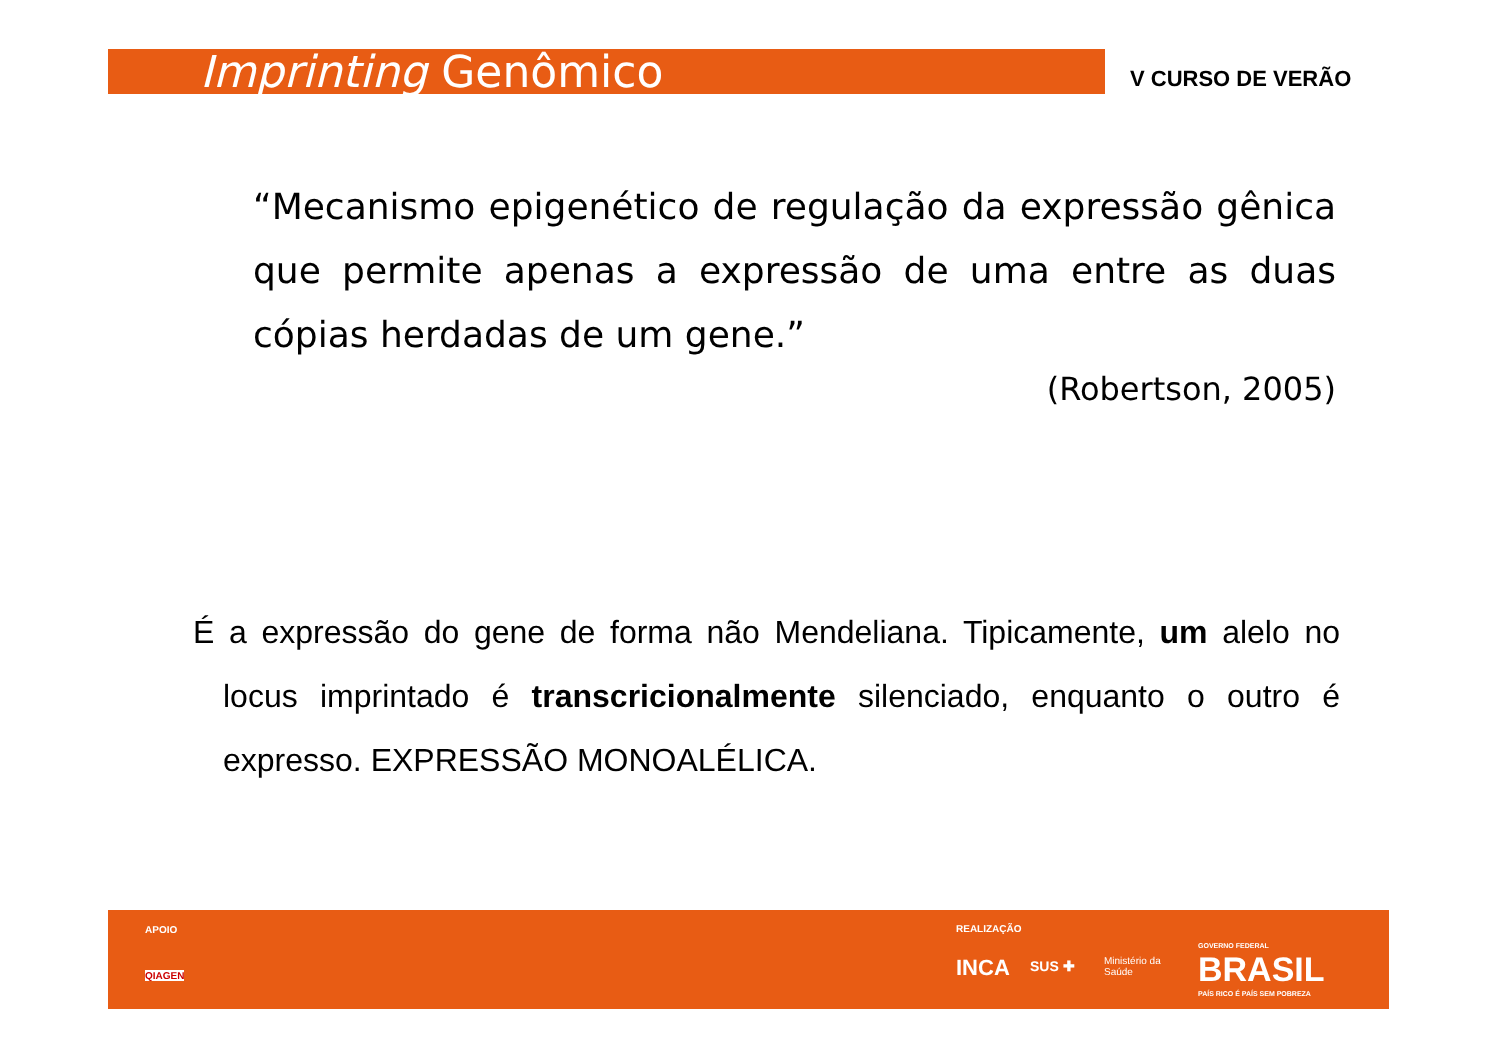Imprinting Genômico V CURSO DE VERÃO
“Mecanismo epigenético de regulação da expressão gênica que permite apenas a expressão de uma entre as duas cópias herdadas de um gene.”
(Robertson, 2005)
É a expressão do gene de forma não Mendeliana. Tipicamente, um alelo no locus imprintado é transcricionalmente silenciado, enquanto o outro é expresso. EXPRESSÃO MONOALÉLICA.
APOIO
QIAGEN
REALIZAÇÃO
INCA SUS ✚ Ministério da
Saúde
GOVERNO FEDERAL
BRASIL
PAÍS RICO É PAÍS SEM POBREZA